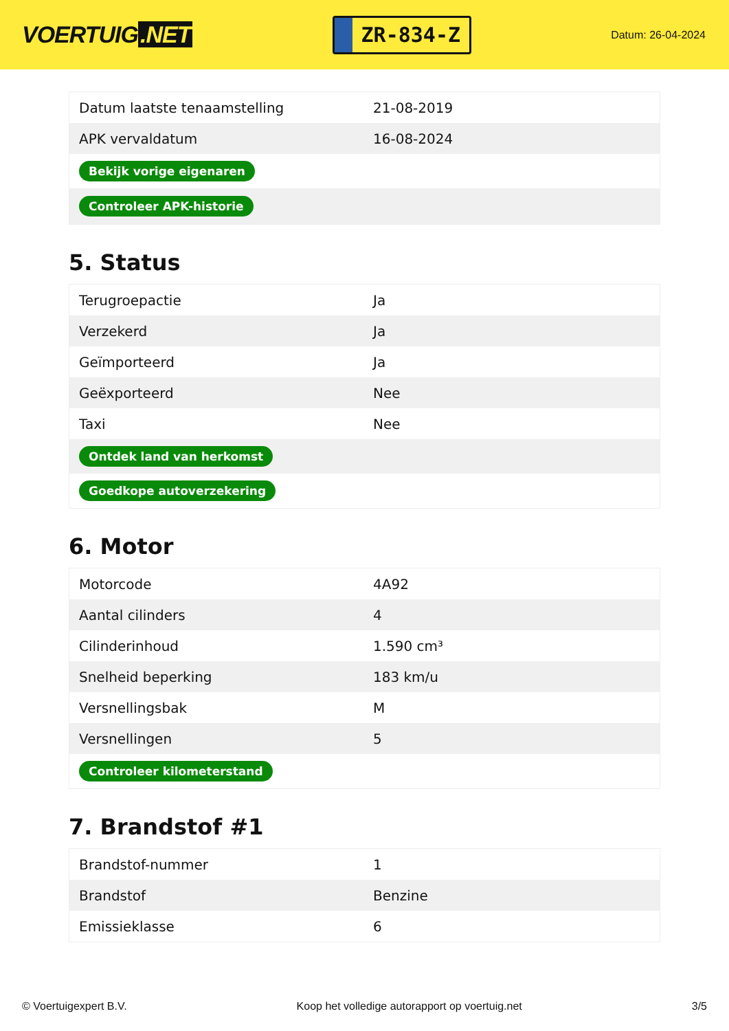VOERTUIG.NET
ZR-834-Z
Datum: 26-04-2024
| Datum laatste tenaamstelling | 21-08-2019 |
| APK vervaldatum | 16-08-2024 |
| Bekijk vorige eigenaren | |
| Controleer APK-historie | |
5. Status
| Terugroepactie | Ja |
| Verzekerd | Ja |
| Geïmporteerd | Ja |
| Geëxporteerd | Nee |
| Taxi | Nee |
| Ontdek land van herkomst | |
| Goedkope autoverzekering | |
6. Motor
| Motorcode | 4A92 |
| Aantal cilinders | 4 |
| Cilinderinhoud | 1.590 cm³ |
| Snelheid beperking | 183 km/u |
| Versnellingsbak | M |
| Versnellingen | 5 |
| Controleer kilometerstand | |
7. Brandstof #1
| Brandstof-nummer | 1 |
| Brandstof | Benzine |
| Emissieklasse | 6 |
© Voertuigexpert B.V. Koop het volledige autorapport op voertuig.net 3/5